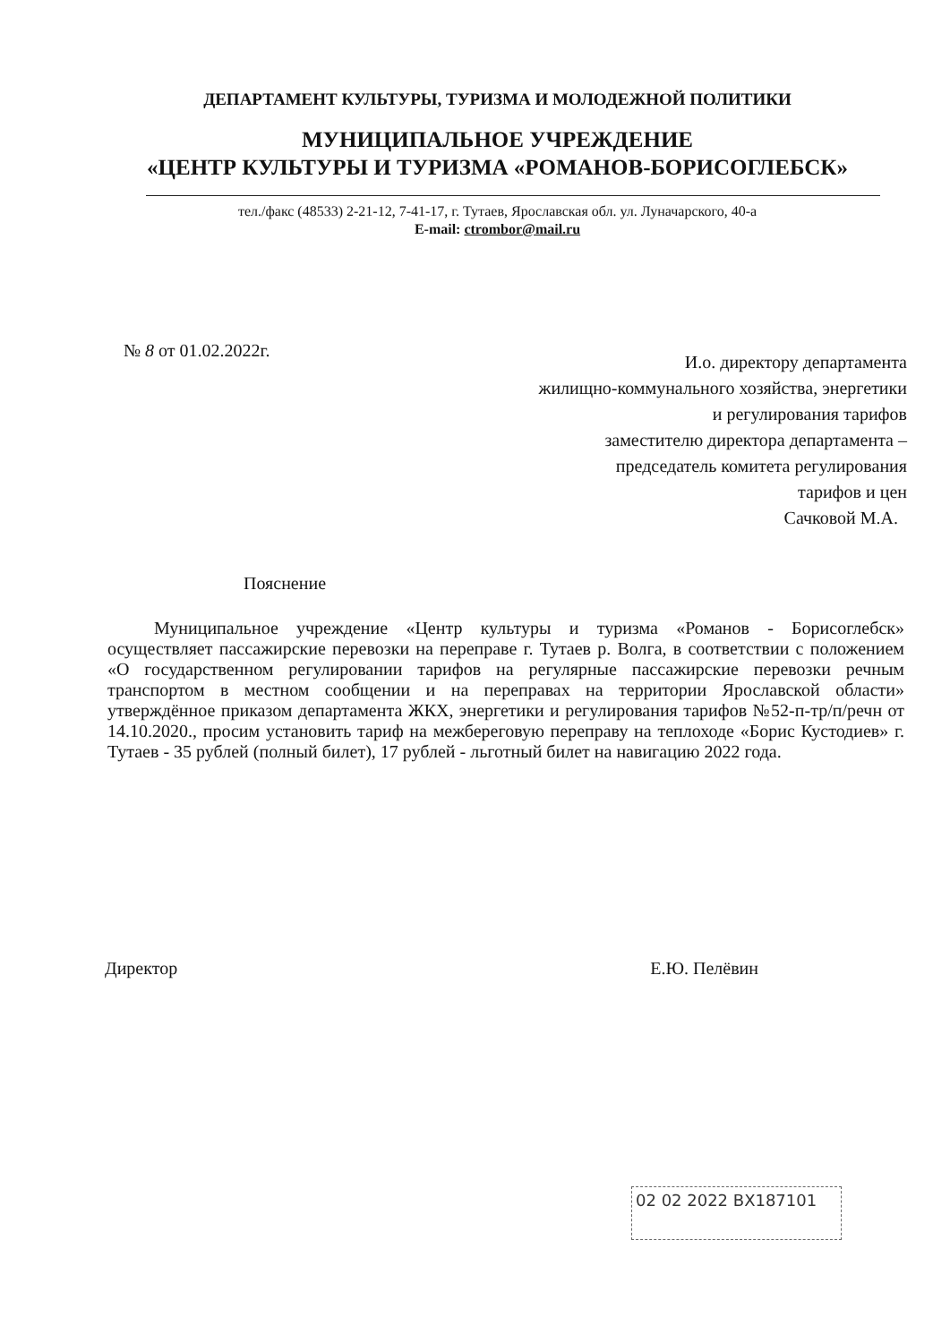ДЕПАРТАМЕНТ КУЛЬТУРЫ, ТУРИЗМА И МОЛОДЕЖНОЙ ПОЛИТИКИ
МУНИЦИПАЛЬНОЕ УЧРЕЖДЕНИЕ
«ЦЕНТР КУЛЬТУРЫ И ТУРИЗМА «РОМАНОВ-БОРИСОГЛЕБСК»
тел./факс (48533) 2-21-12, 7-41-17, г. Тутаев, Ярославская обл. ул. Луначарского, 40-а
E-mail: ctrombor@mail.ru
№ 8 от 01.02.2022г.
И.о. директору департамента
жилищно-коммунального хозяйства, энергетики
и регулирования тарифов
заместителю директора департамента –
председатель комитета регулирования
тарифов и цен
Сачковой М.А.
Пояснение
Муниципальное учреждение «Центр культуры и туризма «Романов - Борисоглебск» осуществляет пассажирские перевозки на переправе г. Тутаев р. Волга, в соответствии с положением «О государственном регулировании тарифов на регулярные пассажирские перевозки речным транспортом в местном сообщении и на переправах на территории Ярославской области» утверждённое приказом департамента ЖКХ, энергетики и регулирования тарифов №52-п-тр/п/речн от 14.10.2020., просим установить тариф на межбереговую переправу на теплоходе «Борис Кустодиев» г. Тутаев - 35 рублей (полный билет), 17 рублей - льготный билет на навигацию 2022 года.
Директор Е.Ю. Пелёвин
02 02 2022 ВХ187101